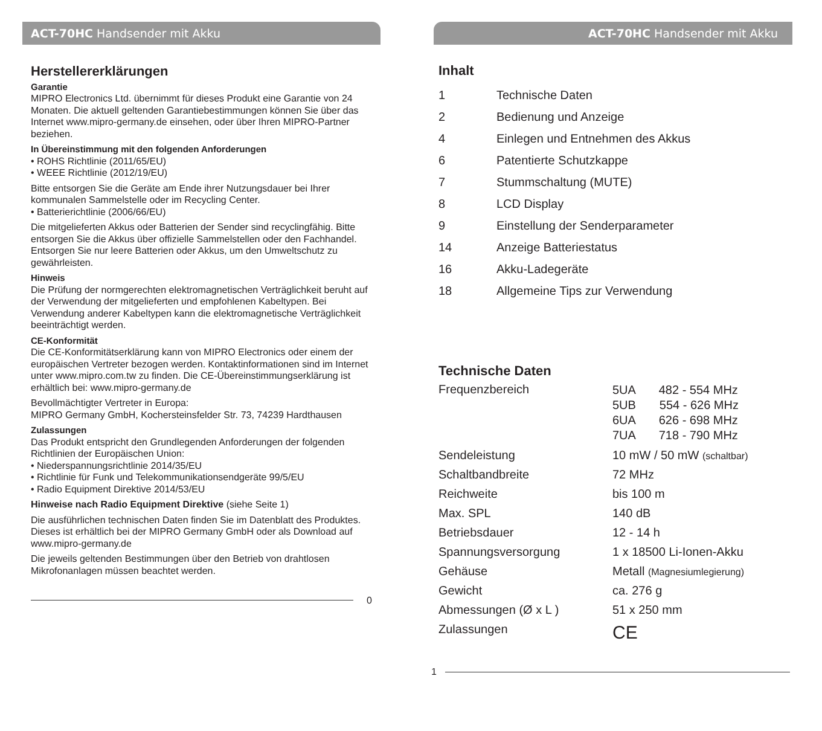ACT-70HC Handsender mit Akku
Herstellererklärungen
Garantie
MIPRO Electronics Ltd. übernimmt für dieses Produkt eine Garantie von 24 Monaten. Die aktuell geltenden Garantiebestimmungen können Sie über das Internet www.mipro-germany.de einsehen, oder über Ihren MIPRO-Partner beziehen.
In Übereinstimmung mit den folgenden Anforderungen
• ROHS Richtlinie (2011/65/EU)
• WEEE Richtlinie (2012/19/EU)
Bitte entsorgen Sie die Geräte am Ende ihrer Nutzungsdauer bei Ihrer kommunalen Sammelstelle oder im Recycling Center.
• Batterierichtlinie (2006/66/EU)
Die mitgelieferten Akkus oder Batterien der Sender sind recyclingfähig. Bitte entsorgen Sie die Akkus über offizielle Sammelstellen oder den Fachhandel. Entsorgen Sie nur leere Batterien oder Akkus, um den Umweltschutz zu gewährleisten.
Hinweis
Die Prüfung der normgerechten elektromagnetischen Verträglichkeit beruht auf der Verwendung der mitgelieferten und empfohlenen Kabeltypen. Bei Verwendung anderer Kabeltypen kann die elektromagnetische Verträglichkeit beeinträchtigt werden.
CE-Konformität
Die CE-Konformitätserklärung kann von MIPRO Electronics oder einem der europäischen Vertreter bezogen werden. Kontaktinformationen sind im Internet unter www.mipro.com.tw zu finden. Die CE-Übereinstimmungserklärung ist erhältlich bei: www.mipro-germany.de
Bevollmächtigter Vertreter in Europa:
MIPRO Germany GmbH, Kochersteinsfelder Str. 73, 74239 Hardthausen
Zulassungen
Das Produkt entspricht den Grundlegenden Anforderungen der folgenden Richtlinien der Europäischen Union:
• Niederspannungsrichtlinie 2014/35/EU
• Richtlinie für Funk und Telekommunikationsendgeräte 99/5/EU
• Radio Equipment Direktive 2014/53/EU
Hinweise nach Radio Equipment Direktive (siehe Seite 1)
Die ausführlichen technischen Daten finden Sie im Datenblatt des Produktes. Dieses ist erhältlich bei der MIPRO Germany GmbH oder als Download auf www.mipro-germany.de
Die jeweils geltenden Bestimmungen über den Betrieb von drahtlosen Mikrofonanlagen müssen beachtet werden.
0
ACT-70HC Handsender mit Akku
Inhalt
| 1 | Technische Daten |
| 2 | Bedienung und Anzeige |
| 4 | Einlegen und Entnehmen des Akkus |
| 6 | Patentierte Schutzkappe |
| 7 | Stummschaltung (MUTE) |
| 8 | LCD Display |
| 9 | Einstellung der Senderparameter |
| 14 | Anzeige Batteriestatus |
| 16 | Akku-Ladegeräte |
| 18 | Allgemeine Tips zur Verwendung |
Technische Daten
| Frequenzbereich | 5UA 482 - 554 MHz 5UB 554 - 626 MHz 6UA 626 - 698 MHz 7UA 718 - 790 MHz |
| Sendeleistung | 10 mW / 50 mW (schaltbar) |
| Schaltbandbreite | 72 MHz |
| Reichweite | bis 100 m |
| Max. SPL | 140 dB |
| Betriebsdauer | 12 - 14 h |
| Spannungsversorgung | 1 x 18500 Li-Ionen-Akku |
| Gehäuse | Metall (Magnesiumlegierung) |
| Gewicht | ca. 276 g |
| Abmessungen (Ø x L ) | 51 x 250 mm |
| Zulassungen | CE |
1